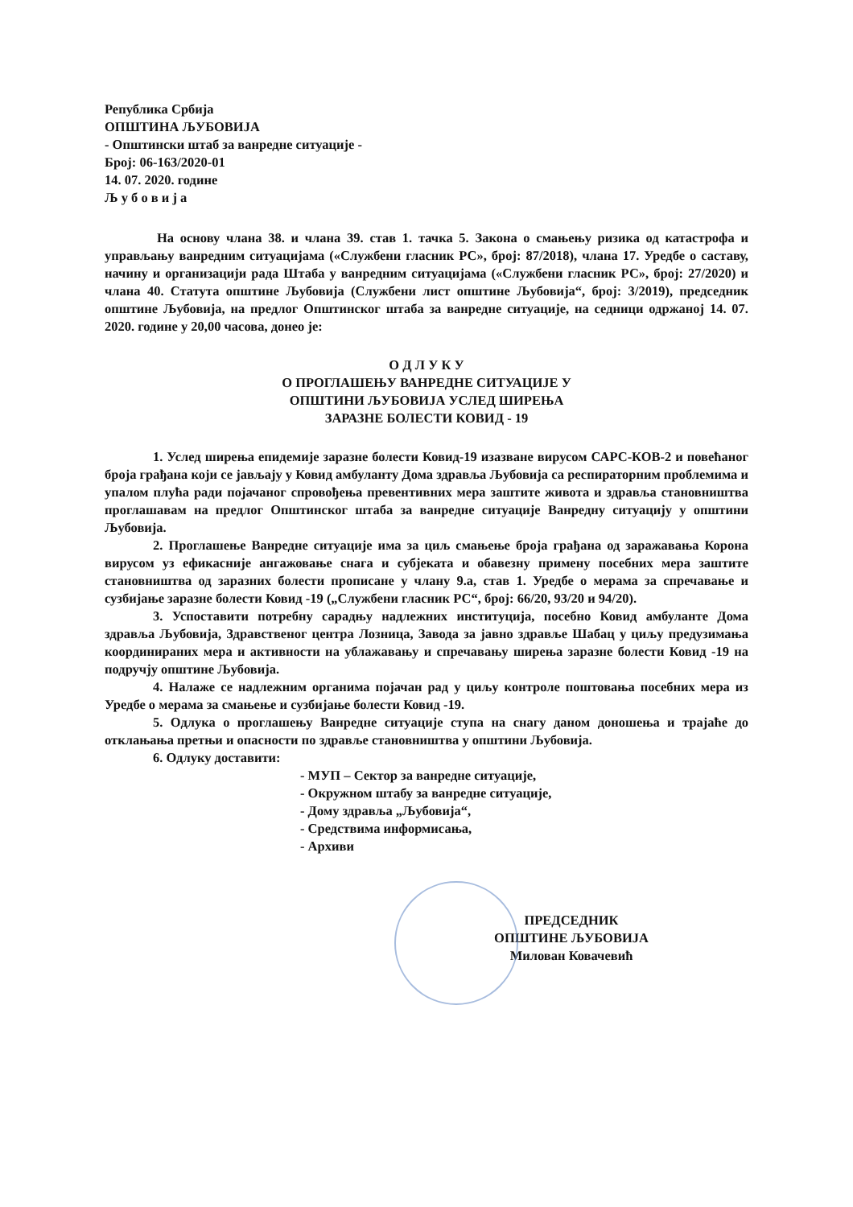Република Србија
ОПШТИНА ЉУБОВИЈА
- Општински штаб за ванредне ситуације -
Број: 06-163/2020-01
14. 07. 2020. године
Љ у б о в и ј а
На основу члана 38. и члана 39. став 1. тачка 5. Закона о смањењу ризика од катастрофа и управљању ванредним ситуацијама («Службени гласник РС», број: 87/2018), члана 17. Уредбе о саставу, начину и организацији рада Штаба у ванредним ситуацијама («Службени гласник РС», број: 27/2020) и члана 40. Статута општине Љубовија (Службени лист општине Љубовија“, број: 3/2019), председник општине Љубовија, на предлог Општинског штаба за ванредне ситуације, на седници одржаној 14. 07. 2020. године у 20,00 часова, донео је:
О Д Л У К У
О ПРОГЛАШЕЊУ ВАНРЕДНЕ СИТУАЦИЈЕ У
ОПШТИНИ ЉУБОВИЈА УСЛЕД ШИРЕЊА
ЗАРАЗНЕ БОЛЕСТИ КОВИД - 19
1. Услед ширења епидемије заразне болести Ковид-19 изазване вирусом САРС-КОВ-2 и повећаног броја грађана који се јављају у Ковид амбуланту Дома здравља Љубовија са респираторним проблемима и упалом плућа ради појачаног спровођења превентивних мера заштите живота и здравља становништва проглашавам на предлог Општинског штаба за ванредне ситуације Ванредну ситуацију у општини Љубовија.
2. Проглашење Ванредне ситуације има за циљ смањење броја грађана од заражавања Корона вирусом уз ефикасније ангажовање снага и субјеката и обавезну примену посебних мера заштите становништва од заразних болести прописане у члану 9.а, став 1. Уредбе о мерама за спречавање и сузбијање заразне болести Ковид -19 („Службени гласник РС“, број: 66/20, 93/20 и 94/20).
3. Успоставити потребну сарадњу надлежних институција, посебно Ковид амбуланте Дома здравља Љубовија, Здравственог центра Лозница, Завода за јавно здравље Шабац у циљу предузимања координираних мера и активности на ублажавању и спречавању ширења заразне болести Ковид -19 на подручју општине Љубовија.
4. Налаже се надлежним органима појачан рад у циљу контроле поштовања посебних мера из Уредбе о мерама за смањење и сузбијање болести Ковид -19.
5. Одлука о проглашењу Ванредне ситуације ступа на снагу даном доношења и трајаће до отклањања претњи и опасности по здравље становништва у општини Љубовија.
6. Одлуку доставити:
- МУП – Сектор за ванредне ситуације,
- Окружном штабу за ванредне ситуације,
- Дому здравља „Љубовија“,
- Средствима информисања,
- Архиви
ПРЕДСЕДНИК
ОПШТИНЕ ЉУБОВИЈА
Милован Ковачевић